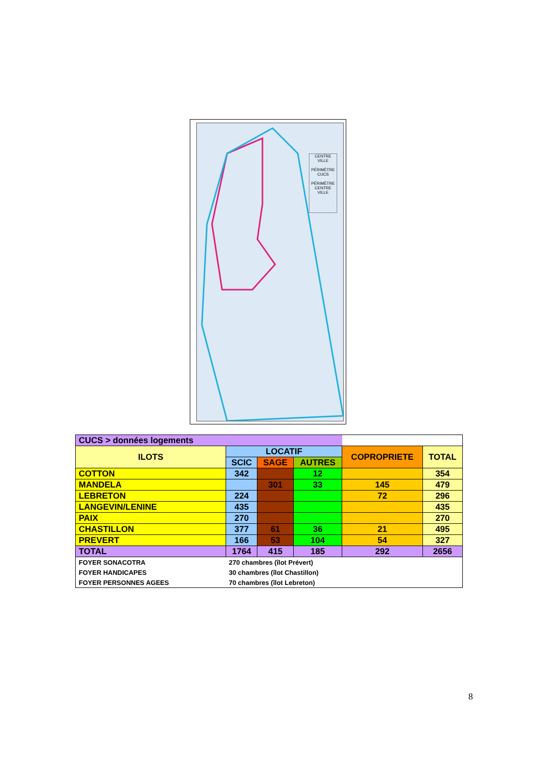CENTRE VILLE
PÉRIMÈTRE CUCS
PÉRIMÈTRE CENTRE VILLE
| CUCS > données logements | | | | | |
| ILOTS | LOCATIF | | | COPROPRIETE | TOTAL |
| | SCIC | SAGE | AUTRES | | |
| COTTON | 342 | | 12 | | 354 |
| MANDELA | | 301 | 33 | 145 | 479 |
| LEBRETON | 224 | | | 72 | 296 |
| LANGEVIN/LENINE | 435 | | | | 435 |
| PAIX | 270 | | | | 270 |
| CHASTILLON | 377 | 61 | 36 | 21 | 495 |
| PREVERT | 166 | 53 | 104 | 54 | 327 |
| TOTAL | 1764 | 415 | 185 | 292 | 2656 |
| FOYER SONACOTRA | 270 chambres (îlot Prévert) | | | | |
| FOYER HANDICAPES | 30 chambres (îlot Chastillon) | | | | |
| FOYER PERSONNES AGEES | 70 chambres (îlot Lebreton) | | | | |
8